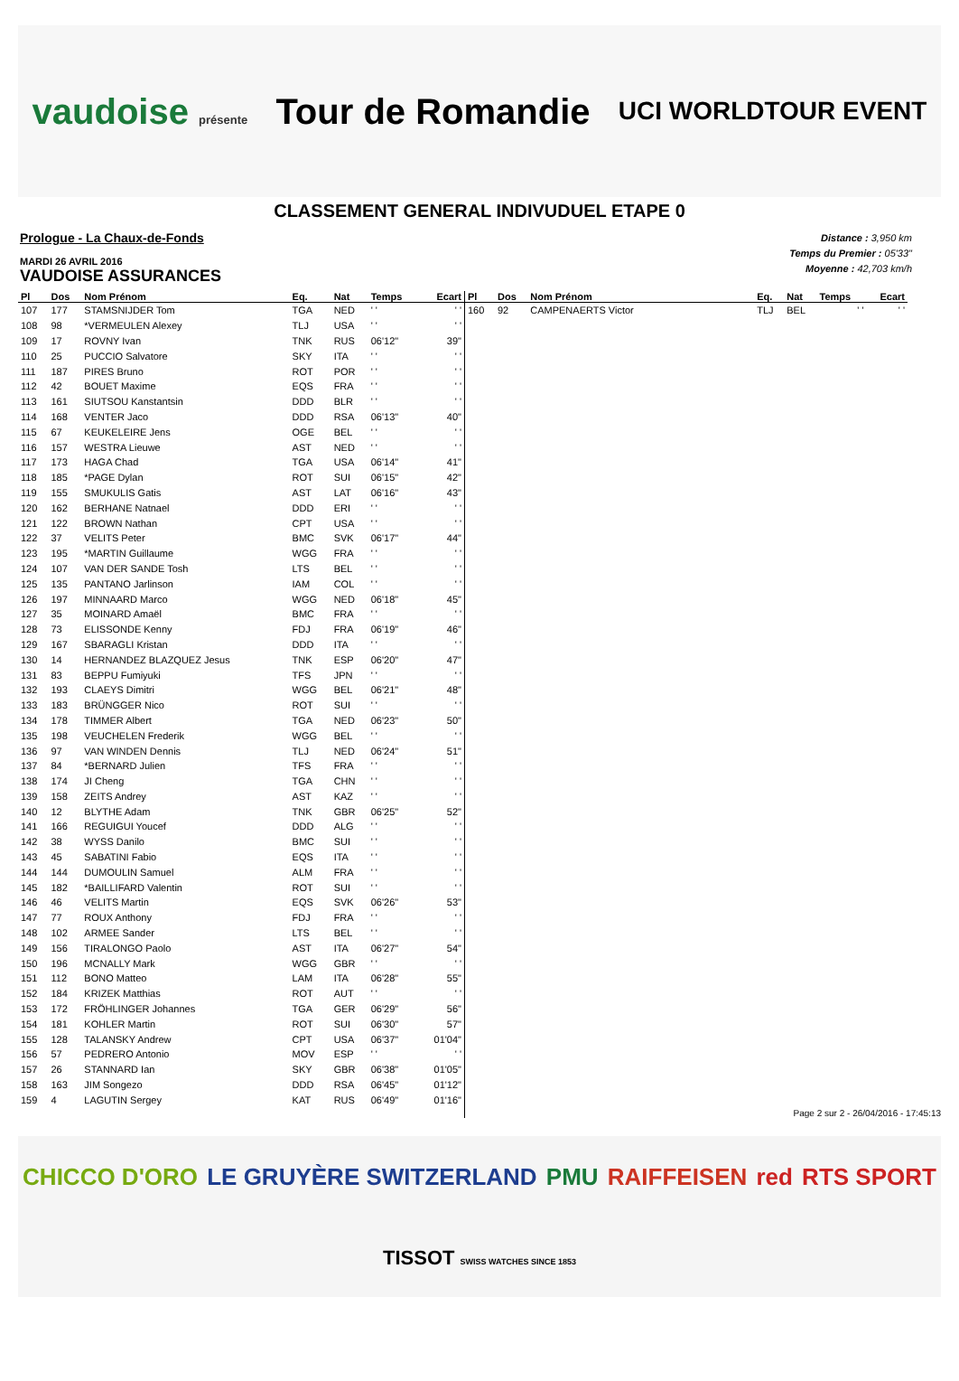vaudoise présente Tour de Romandie UCI WORLDTOUR EVENT
CLASSEMENT GENERAL INDIVUDUEL ETAPE 0
Prologue - La Chaux-de-Fonds
MARDI 26 AVRIL 2016
VAUDOISE ASSURANCES
Distance : 3,950 km
Temps du Premier : 05'33"
Moyenne : 42,703 km/h
| Pl | Dos | Nom Prénom | Eq. | Nat | Temps | Ecart |
| --- | --- | --- | --- | --- | --- | --- |
| 107 | 177 | STAMSNIJDER Tom | TGA | NED | ' ' | ' ' |
| 108 | 98 | *VERMEULEN Alexey | TLJ | USA | ' ' | ' ' |
| 109 | 17 | ROVNY Ivan | TNK | RUS | 06'12" | 39" |
| 110 | 25 | PUCCIO Salvatore | SKY | ITA | ' ' | ' ' |
| 111 | 187 | PIRES Bruno | ROT | POR | ' ' | ' ' |
| 112 | 42 | BOUET Maxime | EQS | FRA | ' ' | ' ' |
| 113 | 161 | SIUTSOU Kanstantsin | DDD | BLR | ' ' | ' ' |
| 114 | 168 | VENTER Jaco | DDD | RSA | 06'13" | 40" |
| 115 | 67 | KEUKELEIRE Jens | OGE | BEL | ' ' | ' ' |
| 116 | 157 | WESTRA Lieuwe | AST | NED | ' ' | ' ' |
| 117 | 173 | HAGA Chad | TGA | USA | 06'14" | 41" |
| 118 | 185 | *PAGE Dylan | ROT | SUI | 06'15" | 42" |
| 119 | 155 | SMUKULIS Gatis | AST | LAT | 06'16" | 43" |
| 120 | 162 | BERHANE Natnael | DDD | ERI | ' ' | ' ' |
| 121 | 122 | BROWN Nathan | CPT | USA | ' ' | ' ' |
| 122 | 37 | VELITS Peter | BMC | SVK | 06'17" | 44" |
| 123 | 195 | *MARTIN Guillaume | WGG | FRA | ' ' | ' ' |
| 124 | 107 | VAN DER SANDE Tosh | LTS | BEL | ' ' | ' ' |
| 125 | 135 | PANTANO Jarlinson | IAM | COL | ' ' | ' ' |
| 126 | 197 | MINNAARD Marco | WGG | NED | 06'18" | 45" |
| 127 | 35 | MOINARD Amaël | BMC | FRA | ' ' | ' ' |
| 128 | 73 | ELISSONDE Kenny | FDJ | FRA | 06'19" | 46" |
| 129 | 167 | SBARAGLI Kristan | DDD | ITA | ' ' | ' ' |
| 130 | 14 | HERNANDEZ BLAZQUEZ Jesus | TNK | ESP | 06'20" | 47" |
| 131 | 83 | BEPPU Fumiyuki | TFS | JPN | ' ' | ' ' |
| 132 | 193 | CLAEYS Dimitri | WGG | BEL | 06'21" | 48" |
| 133 | 183 | BRÜNGGER Nico | ROT | SUI | ' ' | ' ' |
| 134 | 178 | TIMMER Albert | TGA | NED | 06'23" | 50" |
| 135 | 198 | VEUCHELEN Frederik | WGG | BEL | ' ' | ' ' |
| 136 | 97 | VAN WINDEN Dennis | TLJ | NED | 06'24" | 51" |
| 137 | 84 | *BERNARD Julien | TFS | FRA | ' ' | ' ' |
| 138 | 174 | JI Cheng | TGA | CHN | ' ' | ' ' |
| 139 | 158 | ZEITS Andrey | AST | KAZ | ' ' | ' ' |
| 140 | 12 | BLYTHE Adam | TNK | GBR | 06'25" | 52" |
| 141 | 166 | REGUIGUI Youcef | DDD | ALG | ' ' | ' ' |
| 142 | 38 | WYSS Danilo | BMC | SUI | ' ' | ' ' |
| 143 | 45 | SABATINI Fabio | EQS | ITA | ' ' | ' ' |
| 144 | 144 | DUMOULIN Samuel | ALM | FRA | ' ' | ' ' |
| 145 | 182 | *BAILLIFARD Valentin | ROT | SUI | ' ' | ' ' |
| 146 | 46 | VELITS Martin | EQS | SVK | 06'26" | 53" |
| 147 | 77 | ROUX Anthony | FDJ | FRA | ' ' | ' ' |
| 148 | 102 | ARMEE Sander | LTS | BEL | ' ' | ' ' |
| 149 | 156 | TIRALONGO Paolo | AST | ITA | 06'27" | 54" |
| 150 | 196 | MCNALLY Mark | WGG | GBR | ' ' | ' ' |
| 151 | 112 | BONO Matteo | LAM | ITA | 06'28" | 55" |
| 152 | 184 | KRIZEK Matthias | ROT | AUT | ' ' | ' ' |
| 153 | 172 | FRÖHLINGER Johannes | TGA | GER | 06'29" | 56" |
| 154 | 181 | KOHLER Martin | ROT | SUI | 06'30" | 57" |
| 155 | 128 | TALANSKY Andrew | CPT | USA | 06'37" | 01'04" |
| 156 | 57 | PEDRERO Antonio | MOV | ESP | ' ' | ' ' |
| 157 | 26 | STANNARD Ian | SKY | GBR | 06'38" | 01'05" |
| 158 | 163 | JIM Songezo | DDD | RSA | 06'45" | 01'12" |
| 159 | 4 | LAGUTIN Sergey | KAT | RUS | 06'49" | 01'16" |
| Pl | Dos | Nom Prénom | Eq. | Nat | Temps | Ecart |
| --- | --- | --- | --- | --- | --- | --- |
| 160 | 92 | CAMPENAERTS Victor | TLJ | BEL | ' ' | ' ' |
Page 2 sur 2 - 26/04/2016 - 17:45:13
CHICCO D'ORO LE GRUYÈRE SWITZERLAND PMU RAIFFEISEN red RTS SPORT TISSOT SWISS WATCHES SINCE 1853